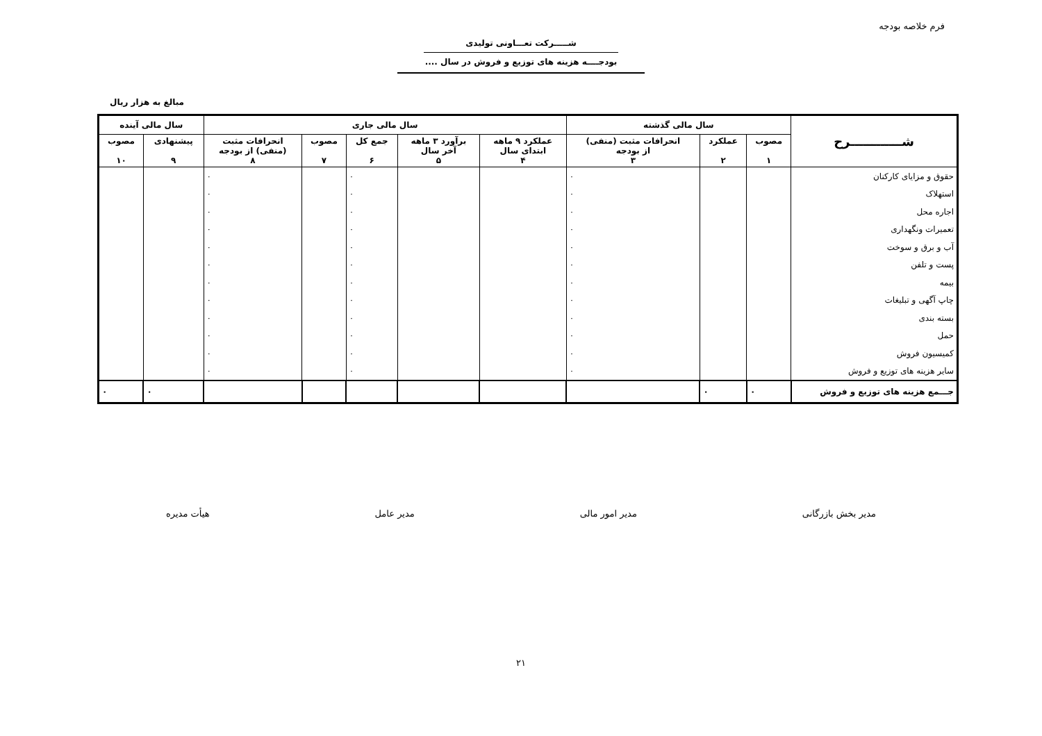فرم خلاصه بودجه
شـــــرکت تعـــاونی تولیدی
بودجــــه هزینه های توزیع و فروش در سال ....
مبالغ به هزار ریال
| شــــــــــــرح | سال مالی گذشته | | | سال مالی جاری | | | | | سال مالی آینده | |
| --- | --- | --- | --- | --- | --- | --- | --- | --- | --- | --- |
| | مصوب ۱ | عملکرد ۲ | انحرافات مثبت (منفی) از بودجه ۳ | عملکرد ۹ ماهه ابتدای سال ۴ | برآورد ۳ ماهه آخر سال ۵ | جمع کل ۶ | مصوب ۷ | انحرافات مثبت (منفی) از بودجه ۸ | پیشنهادی ۹ | مصوب ۱۰ |
| حقوق و مزایای کارکنان | | | ۰ | | | ۰ | | ۰ | | |
| استهلاک | | | ۰ | | | ۰ | | ۰ | | |
| اجاره محل | | | ۰ | | | ۰ | | ۰ | | |
| تعمیرات ونگهداری | | | ۰ | | | ۰ | | ۰ | | |
| آب و برق و سوخت | | | ۰ | | | ۰ | | ۰ | | |
| پست و تلفن | | | ۰ | | | ۰ | | ۰ | | |
| بیمه | | | ۰ | | | ۰ | | ۰ | | |
| چاپ آگهی و تبلیغات | | | ۰ | | | ۰ | | ۰ | | |
| بسته بندی | | | ۰ | | | ۰ | | ۰ | | |
| حمل | | | ۰ | | | ۰ | | ۰ | | |
| کمیسیون فروش | | | ۰ | | | ۰ | | ۰ | | |
| سایر هزینه های توزیع و فروش | | | ۰ | | | ۰ | | ۰ | | |
| جـــمع هزینه های توزیع و فروش | ۰ | ۰ | | | | | | | ۰ | ۰ |
مدیر بخش بازرگانی مدیر امور مالی مدیر عامل هیأت مدیره
۲۱